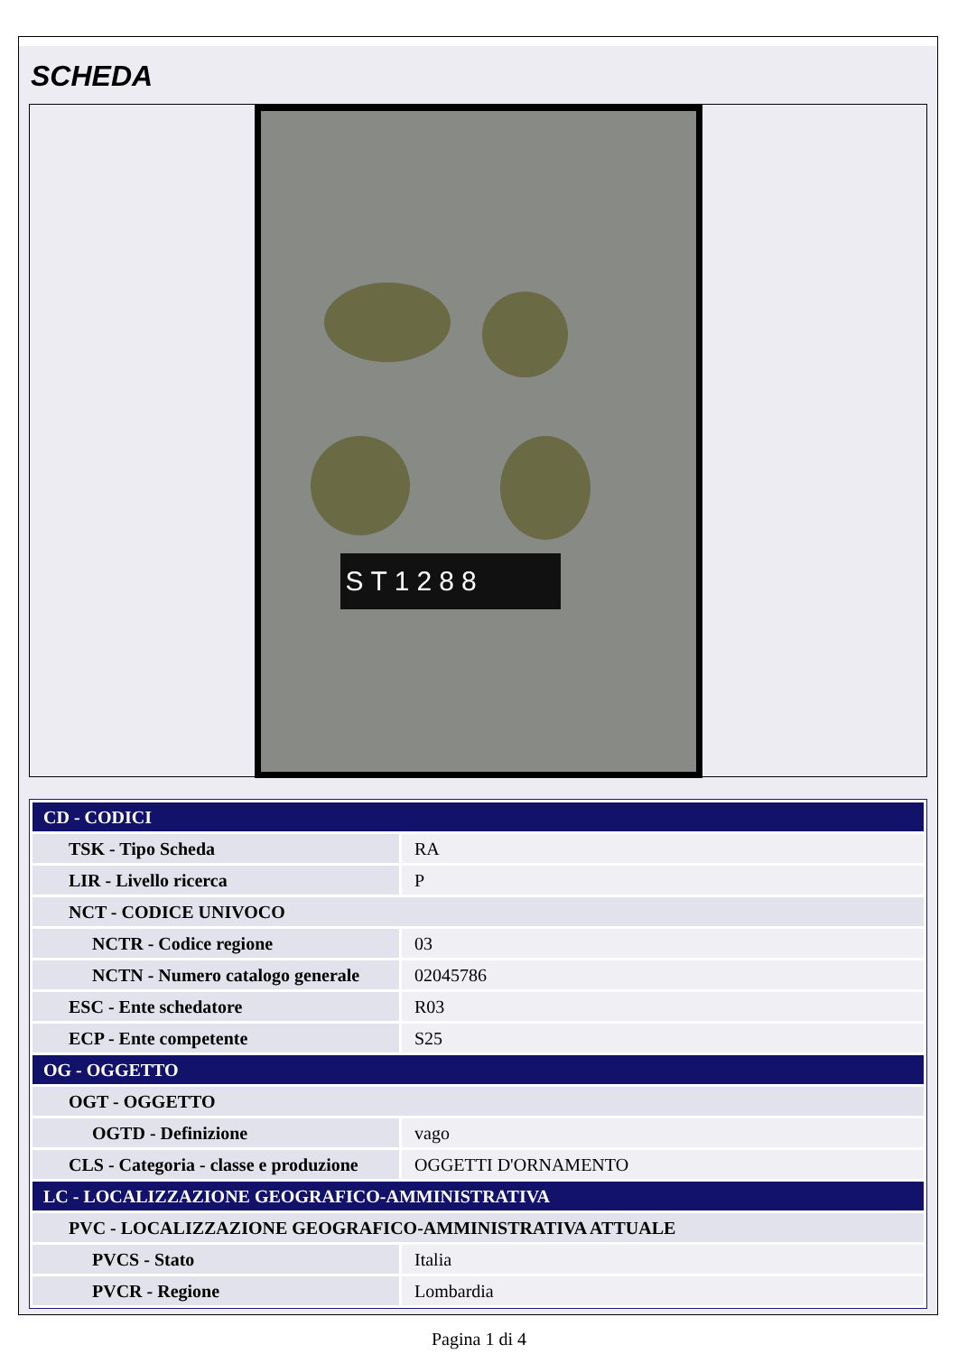SCHEDA
ST1288
| CD - CODICI | |
| TSK - Tipo Scheda | RA |
| LIR - Livello ricerca | P |
| NCT - CODICE UNIVOCO | |
| NCTR - Codice regione | 03 |
| NCTN - Numero catalogo generale | 02045786 |
| ESC - Ente schedatore | R03 |
| ECP - Ente competente | S25 |
| OG - OGGETTO | |
| OGT - OGGETTO | |
| OGTD - Definizione | vago |
| CLS - Categoria - classe e produzione | OGGETTI D'ORNAMENTO |
| LC - LOCALIZZAZIONE GEOGRAFICO-AMMINISTRATIVA | |
| PVC - LOCALIZZAZIONE GEOGRAFICO-AMMINISTRATIVA ATTUALE | |
| PVCS - Stato | Italia |
| PVCR - Regione | Lombardia |
Pagina 1 di 4